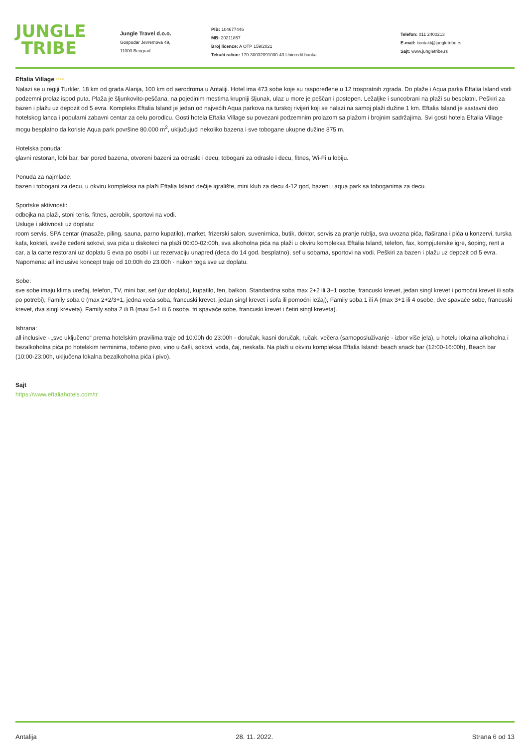JUNGLE
TRIBE
Jungle Travel d.o.o.
Gospodar Jevremova 49,
11000 Beograd
PIB: 104677446
MB: 20211857
Broj licence: A OTP 159/2021
Tekući račun: 170-30032091000-43 Unicredit banka
Telefon: 011 2400213
E-mail: kontakt@jungletribe.rs
Sajt: www.jungletribe.rs
Eftalia Village *****
Nalazi se u regiji Turkler, 18 km od grada Alanja, 100 km od aerodroma u Antaliji. Hotel ima 473 sobe koje su raspoređene u 12 trospratnih zgrada. Do plaže i Aqua parka Eftalia Island vodi podzemni prolaz ispod puta. Plaža je šljunkovito-peščana, na pojedinim mestima krupniji šljunak, ulaz u more je peščan i postepen. Ležaljke i suncobrani na plaži su besplatni. Peškiri za bazen i plažu uz depozit od 5 evra. Kompleks Eftalia Island je jedan od najvećih Aqua parkova na turskoj rivijeri koji se nalazi na samoj plaži dužine 1 km. Eftalia Island je sastavni deo hotelskog lanca i popularni zabavni centar za celu porodicu. Gosti hotela Eftalia Village su povezani podzemnim prolazom sa plažom i brojnim sadržajima. Svi gosti hotela Eftalia Village mogu besplatno da koriste Aqua park površine 80.000 m<sup>2</sup>, uključujući nekoliko bazena i sve tobogane ukupne dužine 875 m.
Hotelska ponuda:
glavni restoran, lobi bar, bar pored bazena, otvoreni bazeni za odrasle i decu, tobogani za odrasle i decu, fitnes, Wi-Fi u lobiju.
Ponuda za najmlađe:
bazen i tobogani za decu, u okviru kompleksa na plaži Eftalia Island dečije igralište, mini klub za decu 4-12 god, bazeni i aqua park sa toboganima za decu.
Sportske aktivnosti:
odbojka na plaži, stoni tenis, fitnes, aerobik, sportovi na vodi.
Usluge i aktivnosti uz doplatu:
room servis, SPA centar (masaže, piling, sauna, parno kupatilo), market, frizerski salon, suvenirnica, butik, doktor, servis za pranje rublja, sva uvozna pića, flaširana i pića u konzervi, turska kafa, kokteli, sveže ceđeni sokovi, sva pića u diskoteci na plaži 00:00-02:00h, sva alkoholna pića na plaži u okviru kompleksa Eftalia Island, telefon, fax, kompjuterske igre, šoping, rent a car, a la carte restorani uz doplatu 5 evra po osobi i uz rezervaciju unapred (deca do 14 god. besplatno), sef u sobama, sportovi na vodi. Peškiri za bazen i plažu uz depozit od 5 evra. Napomena: all inclusive koncept traje od 10:00h do 23:00h - nakon toga sve uz doplatu.
Sobe:
sve sobe imaju klima uređaj, telefon, TV, mini bar, sef (uz doplatu), kupatilo, fen, balkon. Standardna soba max 2+2 ili 3+1 osobe, francuski krevet, jedan singl krevet i pomoćni krevet ili sofa po potrebi), Family soba 0 (max 2+2/3+1, jedna veća soba, francuski krevet, jedan singl krevet i sofa ili pomoćni ležaj), Family soba 1 ili A (max 3+1 ili 4 osobe, dve spavaće sobe, francuski krevet, dva singl kreveta), Family soba 2 ili B (max 5+1 ili 6 osoba, tri spavaće sobe, francuski krevet i četiri singl kreveta).
Ishrana:
all inclusive - „sve uključeno“ prema hotelskim pravilima traje od 10:00h do 23:00h - doručak, kasni doručak, ručak, večera (samoposluživanje - izbor više jela), u hotelu lokalna alkoholna i bezalkoholna pića po hotelskim terminima, točeno pivo, vino u čaši, sokovi, voda, čaj, neskafa. Na plaži u okviru kompleksa Eftalia Island: beach snack bar (12:00-16:00h), Beach bar (10:00-23:00h, uključena lokalna bezalkoholna pića i pivo).
Sajt
https://www.eftaliahotels.com/tr
Antalija 28. 11. 2022. Strana 6 od 13